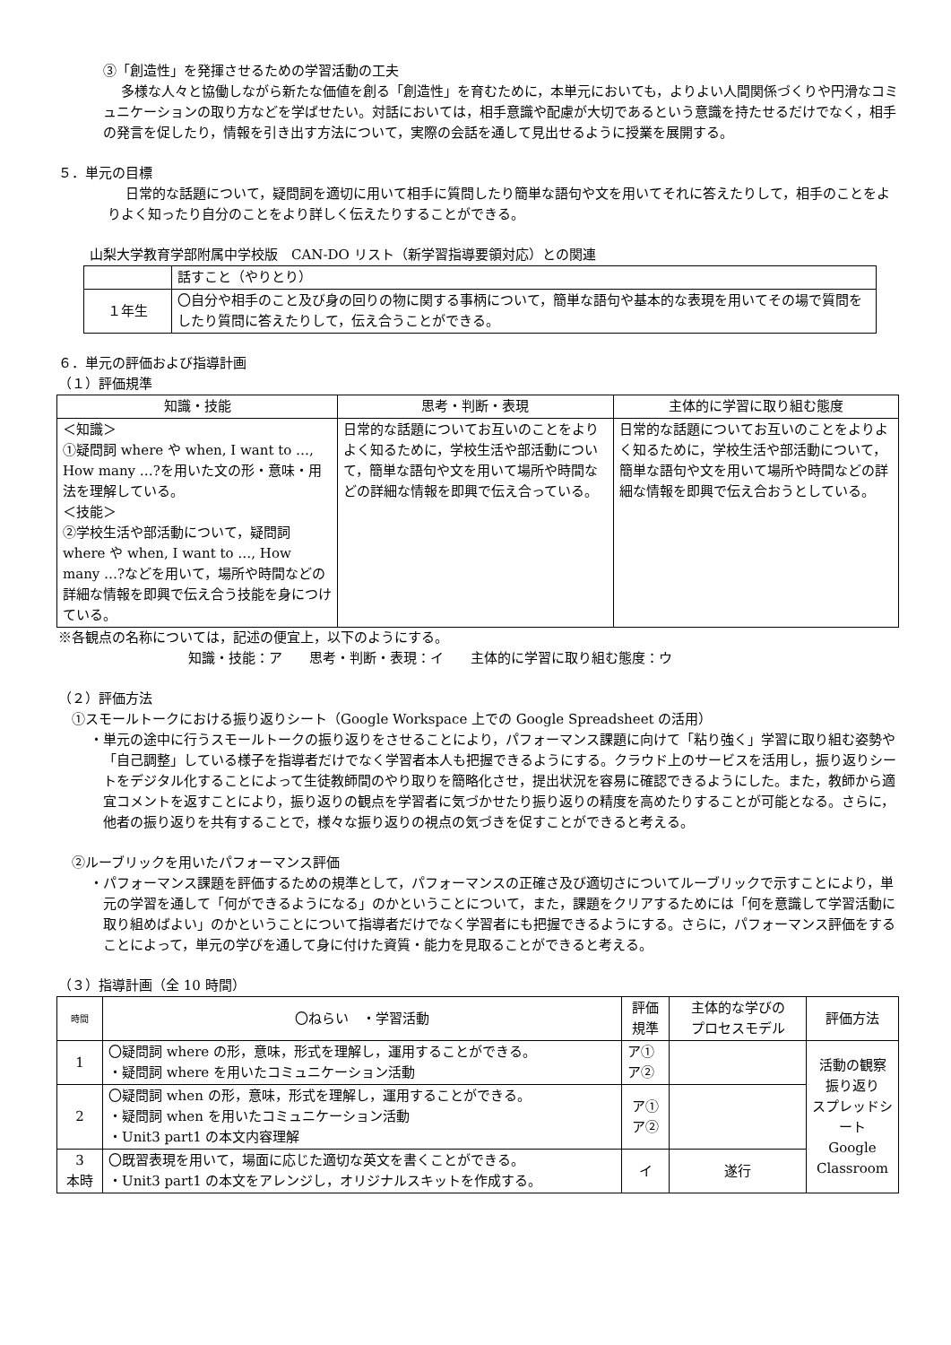③「創造性」を発揮させるための学習活動の工夫
多様な人々と協働しながら新たな価値を創る「創造性」を育むために，本単元においても，よりよい人間関係づくりや円滑なコミュニケーションの取り方などを学ばせたい。対話においては，相手意識や配慮が大切であるという意識を持たせるだけでなく，相手の発言を促したり，情報を引き出す方法について，実際の会話を通して見出せるように授業を展開する。
５．単元の目標
日常的な話題について，疑問詞を適切に用いて相手に質問したり簡単な語句や文を用いてそれに答えたりして，相手のことをよりよく知ったり自分のことをより詳しく伝えたりすることができる。
山梨大学教育学部附属中学校版　CAN-DO リスト（新学習指導要領対応）との関連
| | 話すこと（やりとり） |
| １年生 | 〇自分や相手のこと及び身の回りの物に関する事柄について，簡単な語句や基本的な表現を用いてその場で質問をしたり質問に答えたりして，伝え合うことができる。 |
６．単元の評価および指導計画
（１）評価規準
| 知識・技能 | 思考・判断・表現 | 主体的に学習に取り組む態度 |
| --- | --- | --- |
| ＜知識＞ ①疑問詞 where や when, I want to …, How many …?を用いた文の形・意味・用法を理解している。 ＜技能＞ ②学校生活や部活動について，疑問詞 where や when, I want to …, How many …?などを用いて，場所や時間などの詳細な情報を即興で伝え合う技能を身につけている。 | 日常的な話題についてお互いのことをよりよく知るために，学校生活や部活動について，簡単な語句や文を用いて場所や時間などの詳細な情報を即興で伝え合っている。 | 日常的な話題についてお互いのことをよりよく知るために，学校生活や部活動について，簡単な語句や文を用いて場所や時間などの詳細な情報を即興で伝え合おうとしている。 |
※各観点の名称については，記述の便宜上，以下のようにする。
知識・技能：ア　　思考・判断・表現：イ　　主体的に学習に取り組む態度：ウ
（２）評価方法
①スモールトークにおける振り返りシート（Google Workspace 上での Google Spreadsheet の活用）
・単元の途中に行うスモールトークの振り返りをさせることにより，パフォーマンス課題に向けて「粘り強く」学習に取り組む姿勢や「自己調整」している様子を指導者だけでなく学習者本人も把握できるようにする。クラウド上のサービスを活用し，振り返りシートをデジタル化することによって生徒教師間のやり取りを簡略化させ，提出状況を容易に確認できるようにした。また，教師から適宜コメントを返すことにより，振り返りの観点を学習者に気づかせたり振り返りの精度を高めたりすることが可能となる。さらに，他者の振り返りを共有することで，様々な振り返りの視点の気づきを促すことができると考える。
②ルーブリックを用いたパフォーマンス評価
・パフォーマンス課題を評価するための規準として，パフォーマンスの正確さ及び適切さについてルーブリックで示すことにより，単元の学習を通して「何ができるようになる」のかということについて，また，課題をクリアするためには「何を意識して学習活動に取り組めばよい」のかということについて指導者だけでなく学習者にも把握できるようにする。さらに，パフォーマンス評価をすることによって，単元の学びを通して身に付けた資質・能力を見取ることができると考える。
（３）指導計画（全 10 時間）
| 時間 | 〇ねらい ・学習活動 | 評価 規準 | 主体的な学びの プロセスモデル | 評価方法 |
| --- | --- | --- | --- | --- |
| 1 | 〇疑問詞 where の形，意味，形式を理解し，運用することができる。 ・疑問詞 where を用いたコミュニケーション活動 | ア① ア② | | 活動の観察 振り返り スプレッドシート Google Classroom |
| 2 | 〇疑問詞 when の形，意味，形式を理解し，運用することができる。 ・疑問詞 when を用いたコミュニケーション活動 ・Unit3 part1 の本文内容理解 | ア① ア② | | |
| 3 本時 | 〇既習表現を用いて，場面に応じた適切な英文を書くことができる。 ・Unit3 part1 の本文をアレンジし，オリジナルスキットを作成する。 | イ | 遂行 | |